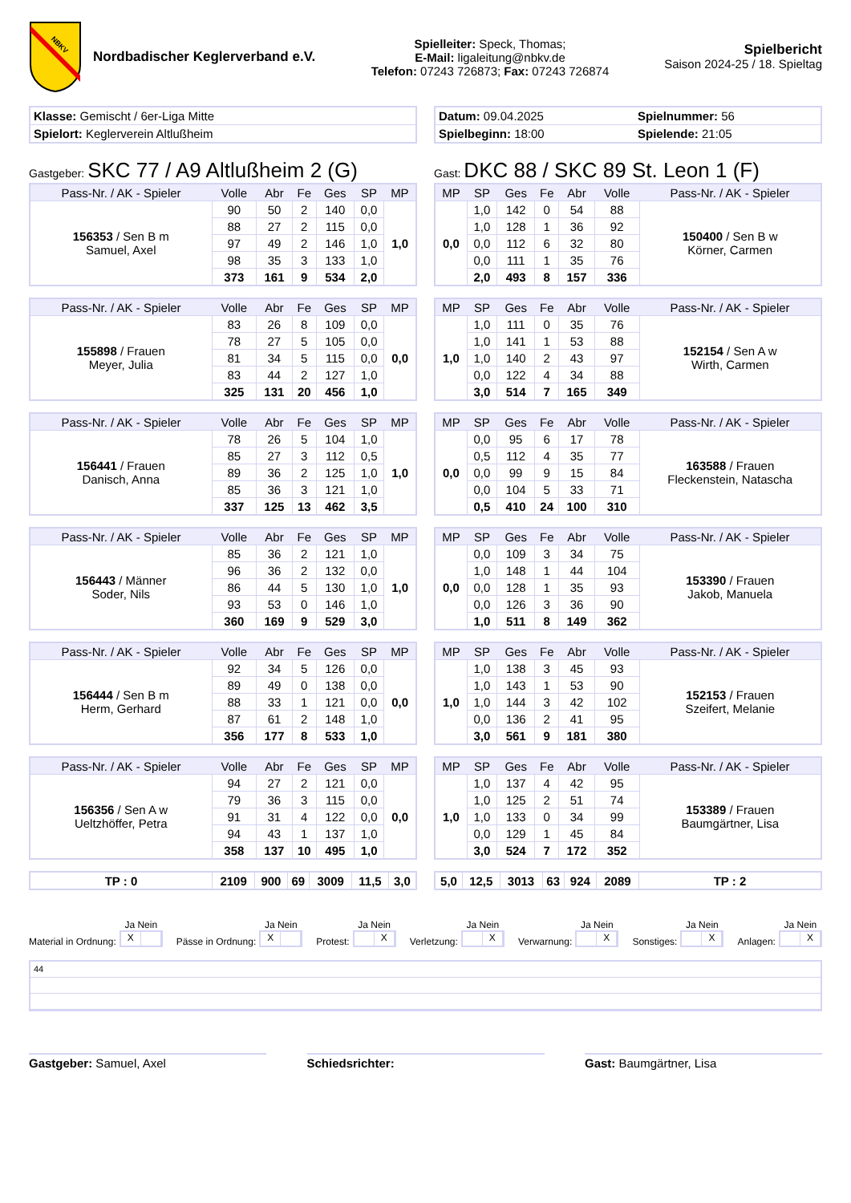NBKV
Nordbadischer Keglerverband e.V.
Spielleiter: Speck, Thomas;
E-Mail: ligaleitung@nbkv.de
Telefon: 07243 726873; Fax: 07243 726874
Spielbericht
Saison 2024-25 / 18. Spieltag
| Klasse: Gemischt / 6er-Liga Mitte |
| Spielort: Keglerverein Altlußheim |
| Datum: 09.04.2025 | Spielnummer: 56 |
| Spielbeginn: 18:00 | Spielende: 21:05 |
Gastgeber: SKC 77 / A9 Altlußheim 2 (G)
Gast: DKC 88 / SKC 89 St. Leon 1 (F)
| Pass-Nr. / AK - Spieler | Volle | Abr | Fe | Ges | SP | MP |
| --- | --- | --- | --- | --- | --- | --- |
| 156353 / Sen B m Samuel, Axel | 90 | 50 | 2 | 140 | 0,0 | 1,0 |
| | 88 | 27 | 2 | 115 | 0,0 | |
| | 97 | 49 | 2 | 146 | 1,0 | |
| | 98 | 35 | 3 | 133 | 1,0 | |
| | 373 | 161 | 9 | 534 | 2,0 | |
| MP | SP | Ges | Fe | Abr | Volle | Pass-Nr. / AK - Spieler |
| --- | --- | --- | --- | --- | --- | --- |
| 0,0 | 1,0 | 142 | 0 | 54 | 88 | 150400 / Sen B w Körner, Carmen |
| | 1,0 | 128 | 1 | 36 | 92 | |
| | 0,0 | 112 | 6 | 32 | 80 | |
| | 0,0 | 111 | 1 | 35 | 76 | |
| | 2,0 | 493 | 8 | 157 | 336 | |
| Pass-Nr. / AK - Spieler | Volle | Abr | Fe | Ges | SP | MP |
| --- | --- | --- | --- | --- | --- | --- |
| 155898 / Frauen Meyer, Julia | 83 | 26 | 8 | 109 | 0,0 | 0,0 |
| | 78 | 27 | 5 | 105 | 0,0 | |
| | 81 | 34 | 5 | 115 | 0,0 | |
| | 83 | 44 | 2 | 127 | 1,0 | |
| | 325 | 131 | 20 | 456 | 1,0 | |
| MP | SP | Ges | Fe | Abr | Volle | Pass-Nr. / AK - Spieler |
| --- | --- | --- | --- | --- | --- | --- |
| 1,0 | 1,0 | 111 | 0 | 35 | 76 | 152154 / Sen A w Wirth, Carmen |
| | 1,0 | 141 | 1 | 53 | 88 | |
| | 1,0 | 140 | 2 | 43 | 97 | |
| | 0,0 | 122 | 4 | 34 | 88 | |
| | 3,0 | 514 | 7 | 165 | 349 | |
| Pass-Nr. / AK - Spieler | Volle | Abr | Fe | Ges | SP | MP |
| --- | --- | --- | --- | --- | --- | --- |
| 156441 / Frauen Danisch, Anna | 78 | 26 | 5 | 104 | 1,0 | 1,0 |
| | 85 | 27 | 3 | 112 | 0,5 | |
| | 89 | 36 | 2 | 125 | 1,0 | |
| | 85 | 36 | 3 | 121 | 1,0 | |
| | 337 | 125 | 13 | 462 | 3,5 | |
| MP | SP | Ges | Fe | Abr | Volle | Pass-Nr. / AK - Spieler |
| --- | --- | --- | --- | --- | --- | --- |
| 0,0 | 0,0 | 95 | 6 | 17 | 78 | 163588 / Frauen Fleckenstein, Natascha |
| | 0,5 | 112 | 4 | 35 | 77 | |
| | 0,0 | 99 | 9 | 15 | 84 | |
| | 0,0 | 104 | 5 | 33 | 71 | |
| | 0,5 | 410 | 24 | 100 | 310 | |
| Pass-Nr. / AK - Spieler | Volle | Abr | Fe | Ges | SP | MP |
| --- | --- | --- | --- | --- | --- | --- |
| 156443 / Männer Soder, Nils | 85 | 36 | 2 | 121 | 1,0 | 1,0 |
| | 96 | 36 | 2 | 132 | 0,0 | |
| | 86 | 44 | 5 | 130 | 1,0 | |
| | 93 | 53 | 0 | 146 | 1,0 | |
| | 360 | 169 | 9 | 529 | 3,0 | |
| MP | SP | Ges | Fe | Abr | Volle | Pass-Nr. / AK - Spieler |
| --- | --- | --- | --- | --- | --- | --- |
| 0,0 | 0,0 | 109 | 3 | 34 | 75 | 153390 / Frauen Jakob, Manuela |
| | 1,0 | 148 | 1 | 44 | 104 | |
| | 0,0 | 128 | 1 | 35 | 93 | |
| | 0,0 | 126 | 3 | 36 | 90 | |
| | 1,0 | 511 | 8 | 149 | 362 | |
| Pass-Nr. / AK - Spieler | Volle | Abr | Fe | Ges | SP | MP |
| --- | --- | --- | --- | --- | --- | --- |
| 156444 / Sen B m Herm, Gerhard | 92 | 34 | 5 | 126 | 0,0 | 0,0 |
| | 89 | 49 | 0 | 138 | 0,0 | |
| | 88 | 33 | 1 | 121 | 0,0 | |
| | 87 | 61 | 2 | 148 | 1,0 | |
| | 356 | 177 | 8 | 533 | 1,0 | |
| MP | SP | Ges | Fe | Abr | Volle | Pass-Nr. / AK - Spieler |
| --- | --- | --- | --- | --- | --- | --- |
| 1,0 | 1,0 | 138 | 3 | 45 | 93 | 152153 / Frauen Szeifert, Melanie |
| | 1,0 | 143 | 1 | 53 | 90 | |
| | 1,0 | 144 | 3 | 42 | 102 | |
| | 0,0 | 136 | 2 | 41 | 95 | |
| | 3,0 | 561 | 9 | 181 | 380 | |
| Pass-Nr. / AK - Spieler | Volle | Abr | Fe | Ges | SP | MP |
| --- | --- | --- | --- | --- | --- | --- |
| 156356 / Sen A w Ueltzhöffer, Petra | 94 | 27 | 2 | 121 | 0,0 | 0,0 |
| | 79 | 36 | 3 | 115 | 0,0 | |
| | 91 | 31 | 4 | 122 | 0,0 | |
| | 94 | 43 | 1 | 137 | 1,0 | |
| | 358 | 137 | 10 | 495 | 1,0 | |
| MP | SP | Ges | Fe | Abr | Volle | Pass-Nr. / AK - Spieler |
| --- | --- | --- | --- | --- | --- | --- |
| 1,0 | 1,0 | 137 | 4 | 42 | 95 | 153389 / Frauen Baumgärtner, Lisa |
| | 1,0 | 125 | 2 | 51 | 74 | |
| | 1,0 | 133 | 0 | 34 | 99 | |
| | 0,0 | 129 | 1 | 45 | 84 | |
| | 3,0 | 524 | 7 | 172 | 352 | |
| TP : 0 | 2109 | 900 | 69 | 3009 | 11,5 | 3,0 |
| 5,0 | 12,5 | 3013 | 63 | 924 | 2089 | TP : 2 |
Material in Ordnung:
Ja Nein
X
Pässe in Ordnung:
Ja Nein
X
Protest:
Ja Nein
X
Verletzung:
Ja Nein
X
Verwarnung:
Ja Nein
X
Sonstiges:
Ja Nein
X
Anlagen:
Ja Nein
X
44
Gastgeber: Samuel, Axel Schiedsrichter: Gast: Baumgärtner, Lisa